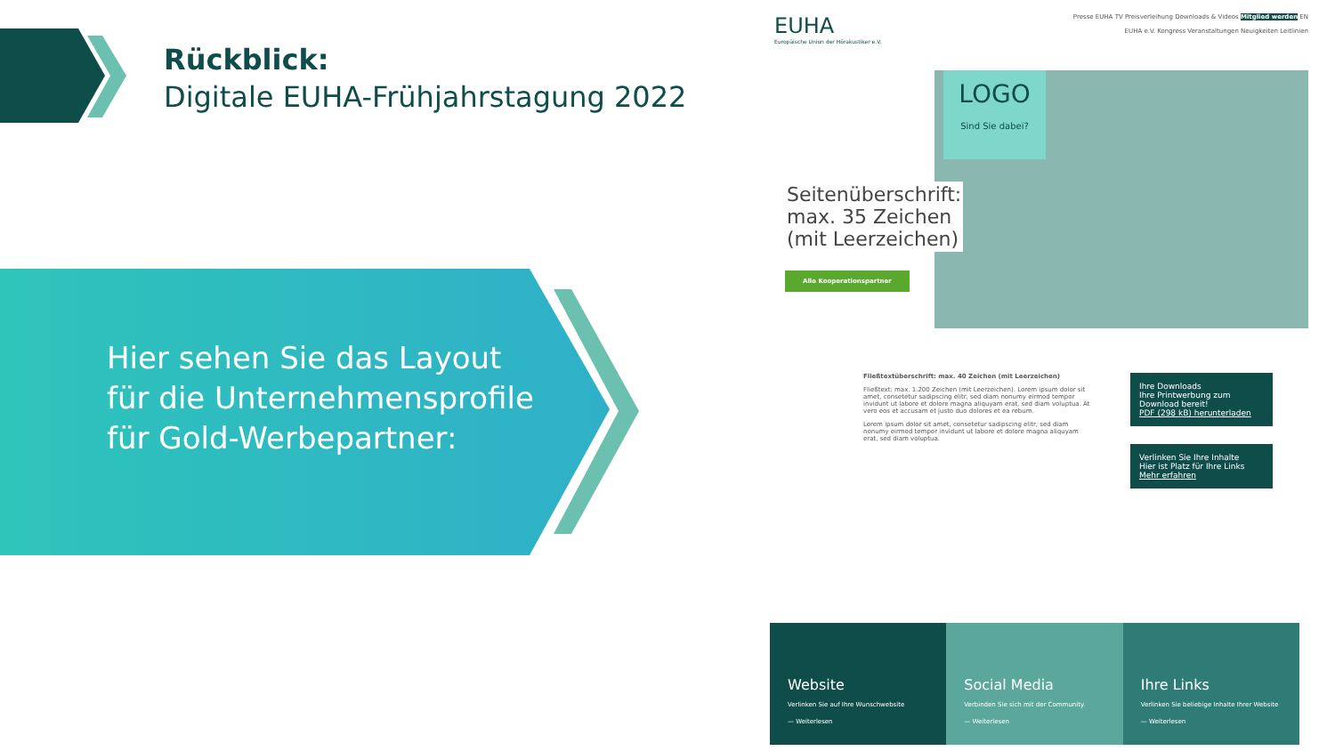Rückblick:
Digitale EUHA-Frühjahrstagung 2022
Hier sehen Sie das Layout für die Unternehmensprofile für Gold-Werbepartner:
EUHA
Europäische Union der Hörakustiker e.V.
Presse EUHA TV Preisverleihung Downloads & Videos Mitglied werden EN
EUHA e.V. Kongress Veranstaltungen Neuigkeiten Leitlinien
LOGO
Sind Sie dabei?
Seitenüberschrift:
max. 35 Zeichen
(mit Leerzeichen)
Alle Kooperationspartner
Fließtextüberschrift: max. 40 Zeichen (mit Leerzeichen)
Fließtext: max. 1.200 Zeichen (mit Leerzeichen). Lorem ipsum dolor sit amet, consetetur sadipscing elitr, sed diam nonumy eirmod tempor invidunt ut labore et dolore magna aliquyam erat, sed diam voluptua. At vero eos et accusam et justo duo dolores et ea rebum.
Lorem ipsum dolor sit amet, consetetur sadipscing elitr, sed diam nonumy eirmod tempor invidunt ut labore et dolore magna aliquyam erat, sed diam voluptua.
Ihre Downloads
Ihre Printwerbung zum Download bereit!
PDF (298 kB) herunterladen
Verlinken Sie Ihre Inhalte
Hier ist Platz für Ihre Links
Mehr erfahren
Website
Verlinken Sie auf Ihre Wunschwebsite
— Weiterlesen
Social Media
Verbinden Sie sich mit der Community.
— Weiterlesen
Ihre Links
Verlinken Sie beliebige Inhalte Ihrer Website
— Weiterlesen